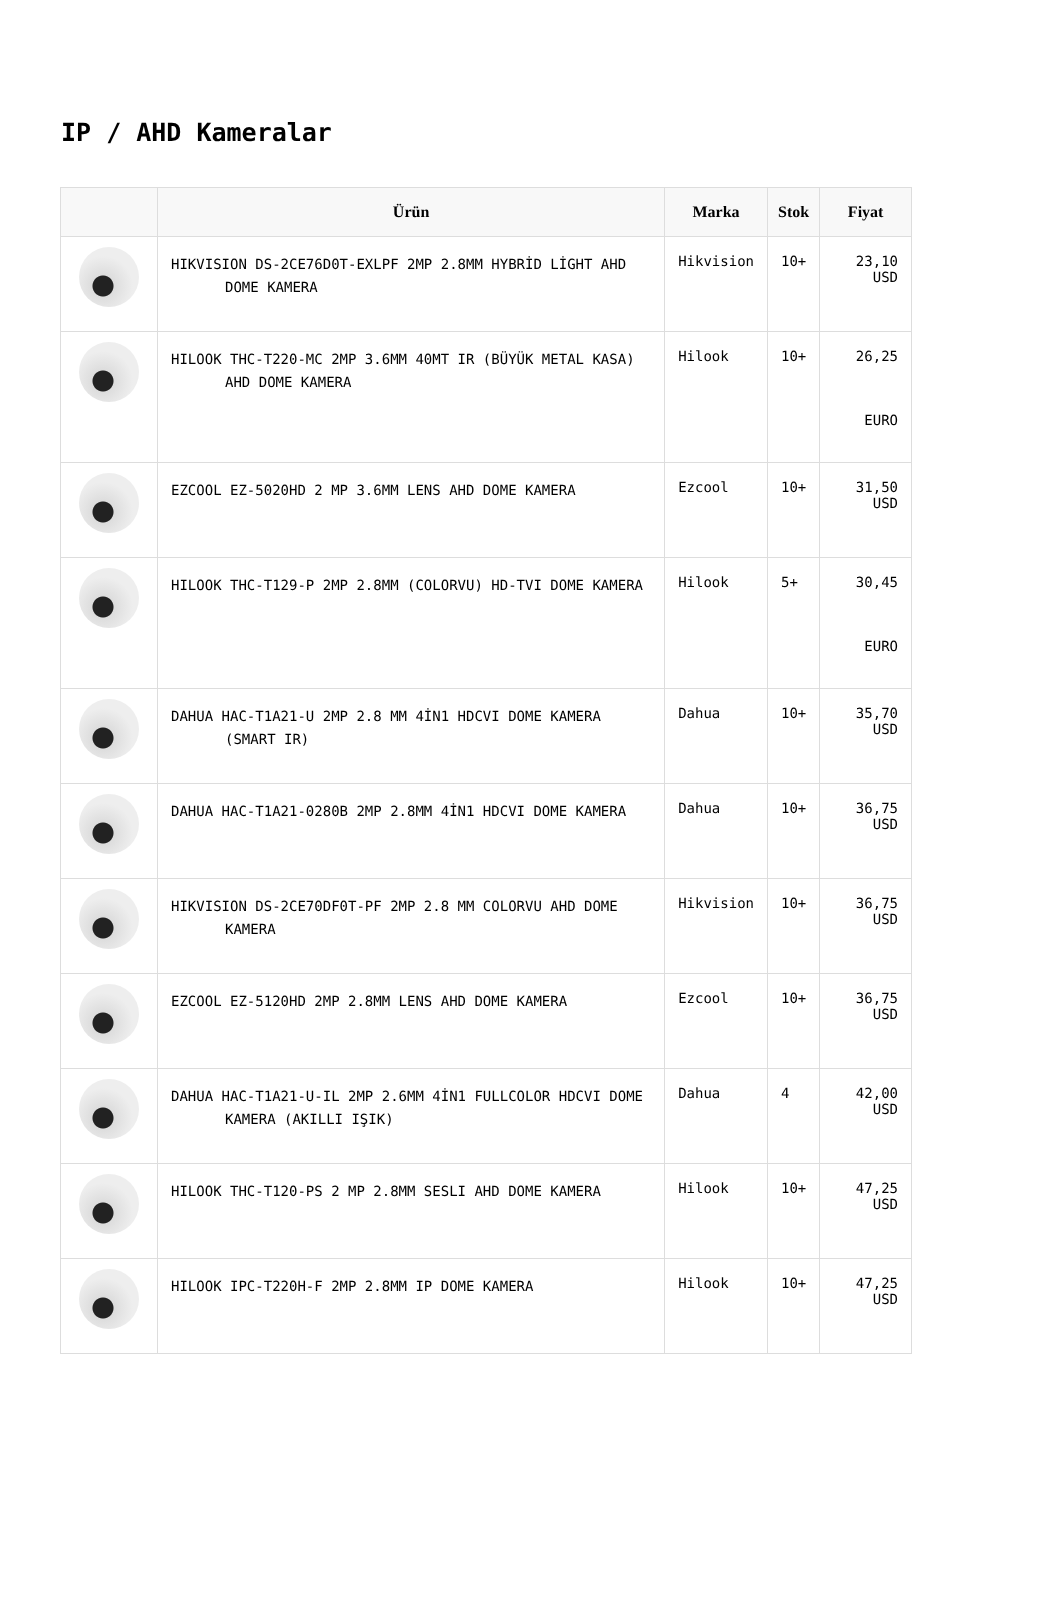IP / AHD Kameralar
| | Ürün | Marka | Stok | Fiyat |
| --- | --- | --- | --- | --- |
| | HIKVISION DS-2CE76D0T-EXLPF 2MP 2.8MM HYBRİD LİGHT AHD DOME KAMERA | Hikvision | 10+ | 23,10 USD |
| | HILOOK THC-T220-MC 2MP 3.6MM 40MT IR (BÜYÜK METAL KASA) AHD DOME KAMERA | Hilook | 10+ | 26,25 EURO |
| | EZCOOL EZ-5020HD 2 MP 3.6MM LENS AHD DOME KAMERA | Ezcool | 10+ | 31,50 USD |
| | HILOOK THC-T129-P 2MP 2.8MM (COLORVU) HD-TVI DOME KAMERA | Hilook | 5+ | 30,45 EURO |
| | DAHUA HAC-T1A21-U 2MP 2.8 MM 4İN1 HDCVI DOME KAMERA (SMART IR) | Dahua | 10+ | 35,70 USD |
| | DAHUA HAC-T1A21-0280B 2MP 2.8MM 4İN1 HDCVI DOME KAMERA | Dahua | 10+ | 36,75 USD |
| | HIKVISION DS-2CE70DF0T-PF 2MP 2.8 MM COLORVU AHD DOME KAMERA | Hikvision | 10+ | 36,75 USD |
| | EZCOOL EZ-5120HD 2MP 2.8MM LENS AHD DOME KAMERA | Ezcool | 10+ | 36,75 USD |
| | DAHUA HAC-T1A21-U-IL 2MP 2.6MM 4İN1 FULLCOLOR HDCVI DOME KAMERA (AKILLI IŞIK) | Dahua | 4 | 42,00 USD |
| | HILOOK THC-T120-PS 2 MP 2.8MM SESLI AHD DOME KAMERA | Hilook | 10+ | 47,25 USD |
| | HILOOK IPC-T220H-F 2MP 2.8MM IP DOME KAMERA | Hilook | 10+ | 47,25 USD |